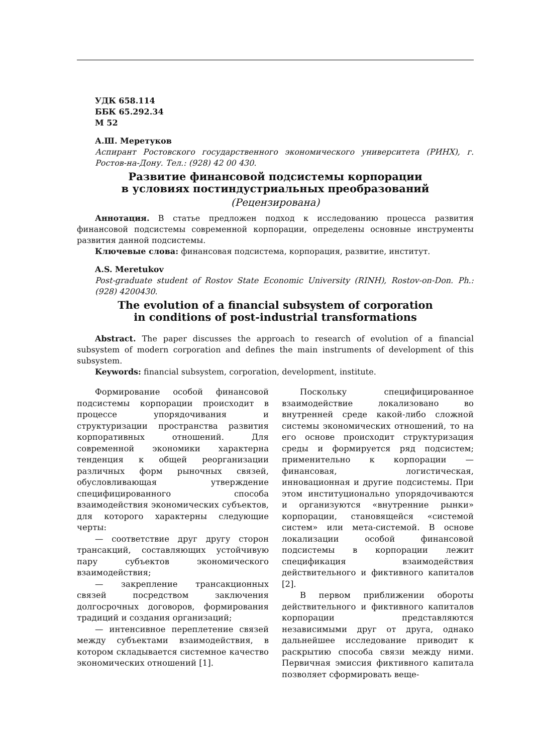УДК 658.114
ББК 65.292.34
М 52
А.Ш. Меретуков
Аспирант Ростовского государственного экономического университета (РИНХ), г. Ростов-на-Дону. Тел.: (928) 42 00 430.
Развитие финансовой подсистемы корпорации
в условиях постиндустриальных преобразований
(Рецензирована)
Аннотация. В статье предложен подход к исследованию процесса развития финансовой подсистемы современной корпорации, определены основные инструменты развития данной подсистемы.
Ключевые слова: финансовая подсистема, корпорация, развитие, институт.
A.S. Meretukov
Post-graduate student of Rostov State Economic University (RINH), Rostov-on-Don. Ph.: (928) 4200430.
The evolution of a financial subsystem of corporation
in conditions of post-industrial transformations
Abstract. The paper discusses the approach to research of evolution of a financial subsystem of modern corporation and defines the main instruments of development of this subsystem.
Keywords: financial subsystem, corporation, development, institute.
Формирование особой финансовой подсистемы корпорации происходит в процессе упорядочивания и структуризации пространства развития корпоративных отношений. Для современной экономики характерна тенденция к общей реорганизации различных форм рыночных связей, обусловливающая утверждение специфицированного способа взаимодействия экономических субъектов, для которого характерны следующие черты:
— соответствие друг другу сторон трансакций, составляющих устойчивую пару субъектов экономического взаимодействия;
— закрепление трансакционных связей посредством заключения долгосрочных договоров, формирования традиций и создания организаций;
— интенсивное переплетение связей между субъектами взаимодействия, в котором складывается системное качество экономических отношений [1].
Поскольку специфицированное взаимодействие локализовано во внутренней среде какой-либо сложной системы экономических отношений, то на его основе происходит структуризация среды и формируется ряд подсистем; применительно к корпорации — финансовая, логистическая, инновационная и другие подсистемы. При этом институционально упорядочиваются и организуются «внутренние рынки» корпорации, становящейся «системой систем» или мета-системой. В основе локализации особой финансовой подсистемы в корпорации лежит спецификация взаимодействия действительного и фиктивного капиталов [2].
В первом приближении обороты действительного и фиктивного капиталов корпорации представляются независимыми друг от друга, однако дальнейшее исследование приводит к раскрытию способа связи между ними. Первичная эмиссия фиктивного капитала позволяет сформировать веще-